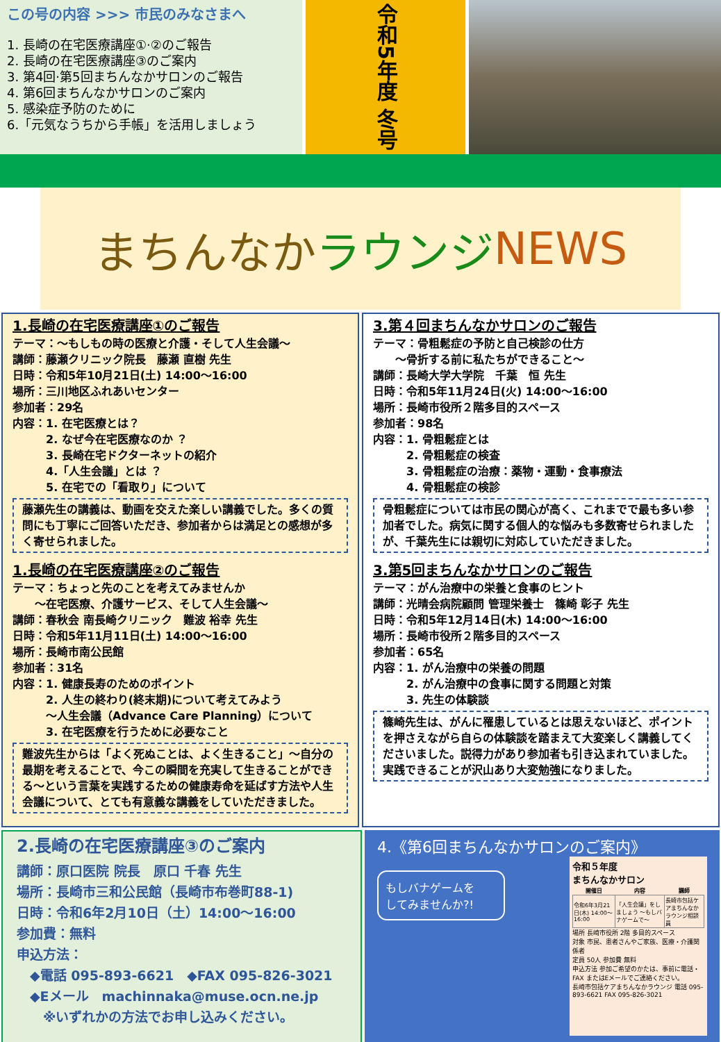この号の内容 >>> 市民のみなさまへ
1. 長崎の在宅医療講座①·②のご報告
2. 長崎の在宅医療講座③のご案内
3. 第4回·第5回まちんなかサロンのご報告
4. 第6回まちんなかサロンのご案内
5. 感染症予防のために
6.「元気なうちから手帳」を活用しましょう
令和5年度 冬号
まちんなか ラウンジ NEWS
1.長崎の在宅医療講座①のご報告
テーマ：～もしもの時の医療と介護・そして人生会議～
講師：藤瀬クリニック院長　藤瀬 直樹 先生
日時：令和5年10月21日(土) 14:00～16:00
場所：三川地区ふれあいセンター
参加者：29名
内容：1. 在宅医療とは？
　　　2. なぜ今在宅医療なのか ？
　　　3. 長崎在宅ドクターネットの紹介
　　　4.「人生会議」とは ？
　　　5. 在宅での「看取り」について
藤瀬先生の講義は、動画を交えた楽しい講義でした。多くの質問にも丁寧にご回答いただき、参加者からは満足との感想が多く寄せられました。
1.長崎の在宅医療講座②のご報告
テーマ：ちょっと先のことを考えてみませんか
　　～在宅医療、介護サービス、そして人生会議～
講師：春秋会 南長崎クリニック　難波 裕幸 先生
日時：令和5年11月11日(土) 14:00～16:00
場所：長崎市南公民館
参加者：31名
内容：1. 健康長寿のためのポイント
　　　2. 人生の終わり(終末期)について考えてみよう
　　　～人生会議（Advance Care Planning）について
　　　3. 在宅医療を行うために必要なこと
難波先生からは「よく死ぬことは、よく生きること」～自分の最期を考えることで、今この瞬間を充実して生きることができる～という言葉を実践するための健康寿命を延ばす方法や人生会議について、とても有意義な講義をしていただきました。
3.第４回まちんなかサロンのご報告
テーマ：骨粗鬆症の予防と自己検診の仕方
　　～骨折する前に私たちができること～
講師：長崎大学大学院　千葉　恒 先生
日時：令和5年11月24日(火) 14:00～16:00
場所：長崎市役所２階多目的スペース
参加者：98名
内容：1. 骨粗鬆症とは
　　　2. 骨粗鬆症の検査
　　　3. 骨粗鬆症の治療：薬物・運動・食事療法
　　　4. 骨粗鬆症の検診
骨粗鬆症については市民の関心が高く、これまでで最も多い参加者でした。病気に関する個人的な悩みも多数寄せられましたが、千葉先生には親切に対応していただきました。
3.第5回まちんなかサロンのご報告
テーマ：がん治療中の栄養と食事のヒント
講師：光晴会病院顧問 管理栄養士　篠崎 彰子 先生
日時：令和5年12月14日(木) 14:00～16:00
場所：長崎市役所２階多目的スペース
参加者：65名
内容：1. がん治療中の栄養の問題
　　　2. がん治療中の食事に関する問題と対策
　　　3. 先生の体験談
篠崎先生は、がんに罹患しているとは思えないほど、ポイントを押さえながら自らの体験談を踏まえて大変楽しく講義してくださいました。説得力があり参加者も引き込まれていました。実践できることが沢山あり大変勉強になりました。
2.長崎の在宅医療講座③のご案内
講師：原口医院 院長　原口 千春 先生
場所：長崎市三和公民館（長崎市布巻町88-1)
日時：令和6年2月10日（土）14:00～16:00
参加費：無料
申込方法：
　◆電話 095-893-6621　◆FAX 095-826-3021
　◆Eメール　machinnaka@muse.ocn.ne.jp
　　※いずれかの方法でお申し込みください。
4.《第6回まちんなかサロンのご案内》
令和５年度
まちんなかサロン
| 開催日 | 内容 | 講師 |
| --- | --- | --- |
| 令和6年3月21日(木) 14:00～16:00 | 「人生会議」をしましょう ～もしバナゲームで～ | 長崎市包括ケアまちんなかラウンジ相談員 |
場所 長崎市役所 2階 多目的スペース
対象 市民、患者さんやご家族、医療・介護関係者
定員 50人 参加費 無料
申込方法 参加ご希望のかたは、事前に電話・FAX またはEメールでご連絡ください。
長崎市包括ケアまちんなかラウンジ 電話 095-893-6621 FAX 095-826-3021
もしバナゲームを
してみませんか?!